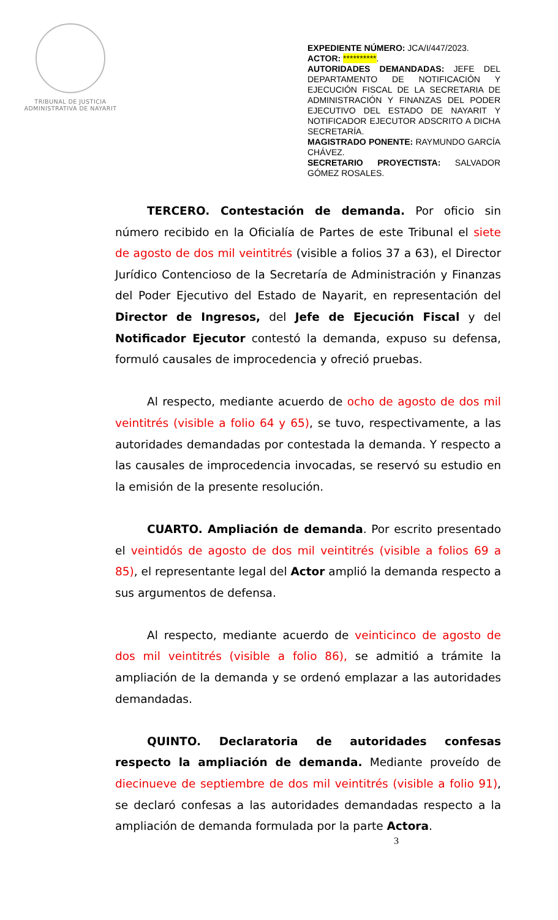TRIBUNAL DE JUSTICIA
ADMINISTRATIVA DE NAYARIT
EXPEDIENTE NÚMERO: JCA/I/447/2023.
ACTOR: **********.
AUTORIDADES DEMANDADAS: JEFE DEL DEPARTAMENTO DE NOTIFICACIÓN Y EJECUCIÓN FISCAL DE LA SECRETARIA DE ADMINISTRACIÓN Y FINANZAS DEL PODER EJECUTIVO DEL ESTADO DE NAYARIT Y NOTIFICADOR EJECUTOR ADSCRITO A DICHA SECRETARÍA.
MAGISTRADO PONENTE: RAYMUNDO GARCÍA CHÁVEZ.
SECRETARIO PROYECTISTA: SALVADOR GÓMEZ ROSALES.
TERCERO. Contestación de demanda. Por oficio sin número recibido en la Oficialía de Partes de este Tribunal el siete de agosto de dos mil veintitrés (visible a folios 37 a 63), el Director Jurídico Contencioso de la Secretaría de Administración y Finanzas del Poder Ejecutivo del Estado de Nayarit, en representación del Director de Ingresos, del Jefe de Ejecución Fiscal y del Notificador Ejecutor contestó la demanda, expuso su defensa, formuló causales de improcedencia y ofreció pruebas.
Al respecto, mediante acuerdo de ocho de agosto de dos mil veintitrés (visible a folio 64 y 65), se tuvo, respectivamente, a las autoridades demandadas por contestada la demanda. Y respecto a las causales de improcedencia invocadas, se reservó su estudio en la emisión de la presente resolución.
CUARTO. Ampliación de demanda. Por escrito presentado el veintidós de agosto de dos mil veintitrés (visible a folios 69 a 85), el representante legal del Actor amplió la demanda respecto a sus argumentos de defensa.
Al respecto, mediante acuerdo de veinticinco de agosto de dos mil veintitrés (visible a folio 86), se admitió a trámite la ampliación de la demanda y se ordenó emplazar a las autoridades demandadas.
QUINTO. Declaratoria de autoridades confesas respecto la ampliación de demanda. Mediante proveído de diecinueve de septiembre de dos mil veintitrés (visible a folio 91), se declaró confesas a las autoridades demandadas respecto a la ampliación de demanda formulada por la parte Actora.
3